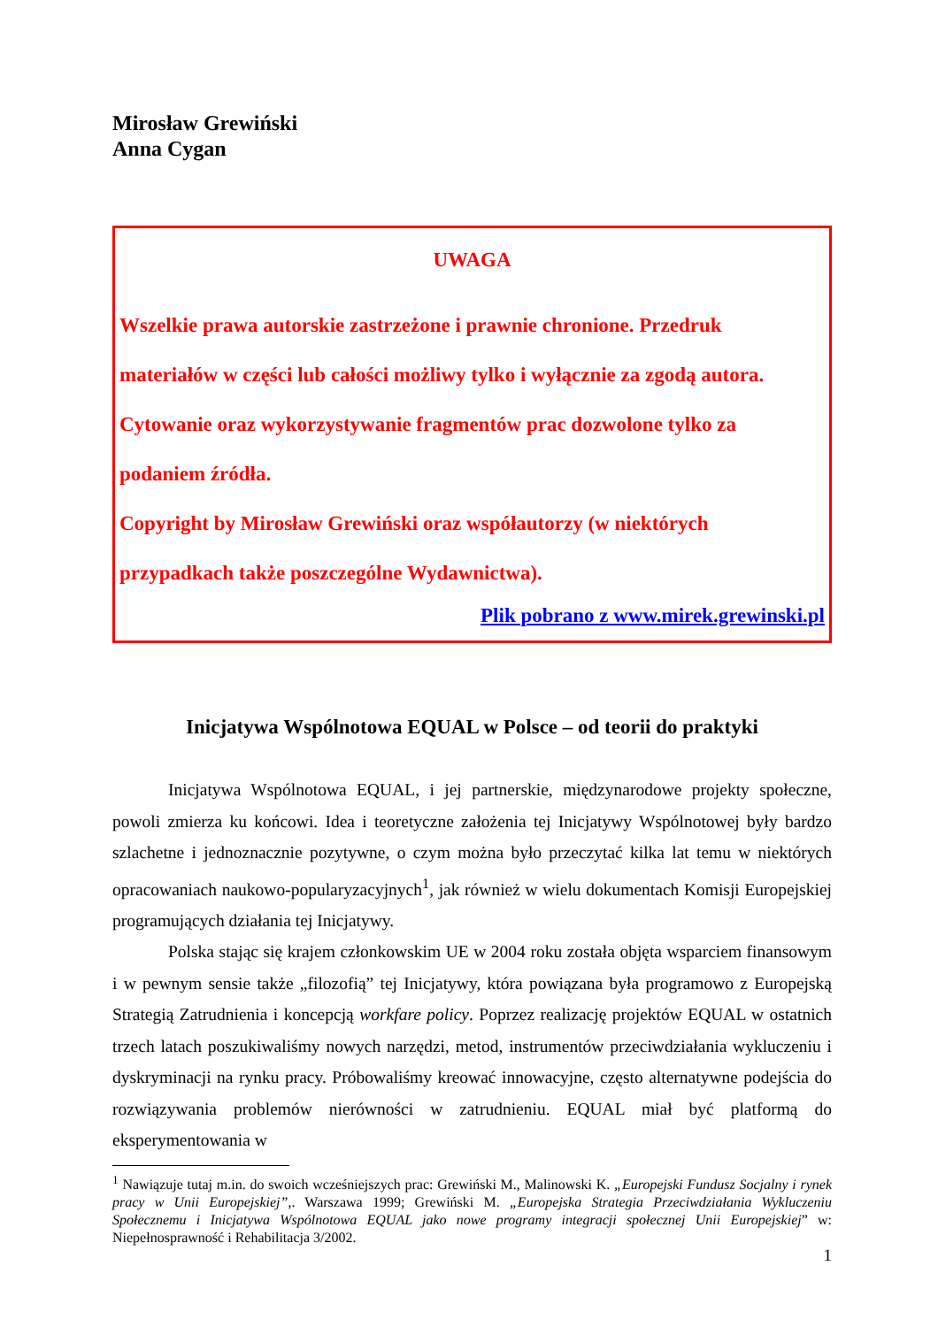Mirosław Grewiński
Anna Cygan
UWAGA
Wszelkie prawa autorskie zastrzeżone i prawnie chronione. Przedruk materiałów w części lub całości możliwy tylko i wyłącznie za zgodą autora. Cytowanie oraz wykorzystywanie fragmentów prac dozwolone tylko za podaniem źródła.
Copyright by Mirosław Grewiński oraz współautorzy (w niektórych przypadkach także poszczególne Wydawnictwa).
Plik pobrano z www.mirek.grewinski.pl
Inicjatywa Wspólnotowa EQUAL w Polsce – od teorii do praktyki
Inicjatywa Wspólnotowa EQUAL, i jej partnerskie, międzynarodowe projekty społeczne, powoli zmierza ku końcowi. Idea i teoretyczne założenia tej Inicjatywy Wspólnotowej były bardzo szlachetne i jednoznacznie pozytywne, o czym można było przeczytać kilka lat temu w niektórych opracowaniach naukowo-popularyzacyjnych<sup>1</sup>, jak również w wielu dokumentach Komisji Europejskiej programujących działania tej Inicjatywy.
Polska stając się krajem członkowskim UE w 2004 roku została objęta wsparciem finansowym i w pewnym sensie także „filozofią” tej Inicjatywy, która powiązana była programowo z Europejską Strategią Zatrudnienia i koncepcją workfare policy. Poprzez realizację projektów EQUAL w ostatnich trzech latach poszukiwaliśmy nowych narzędzi, metod, instrumentów przeciwdziałania wykluczeniu i dyskryminacji na rynku pracy. Próbowaliśmy kreować innowacyjne, często alternatywne podejścia do rozwiązywania problemów nierówności w zatrudnieniu. EQUAL miał być platformą do eksperymentowania w
<sup>1</sup> Nawiązuje tutaj m.in. do swoich wcześniejszych prac: Grewiński M., Malinowski K. „Europejski Fundusz Socjalny i rynek pracy w Unii Europejskiej”,. Warszawa 1999; Grewiński M. „Europejska Strategia Przeciwdziałania Wykluczeniu Społecznemu i Inicjatywa Wspólnotowa EQUAL jako nowe programy integracji społecznej Unii Europejskiej” w: Niepełnosprawność i Rehabilitacja 3/2002.
1